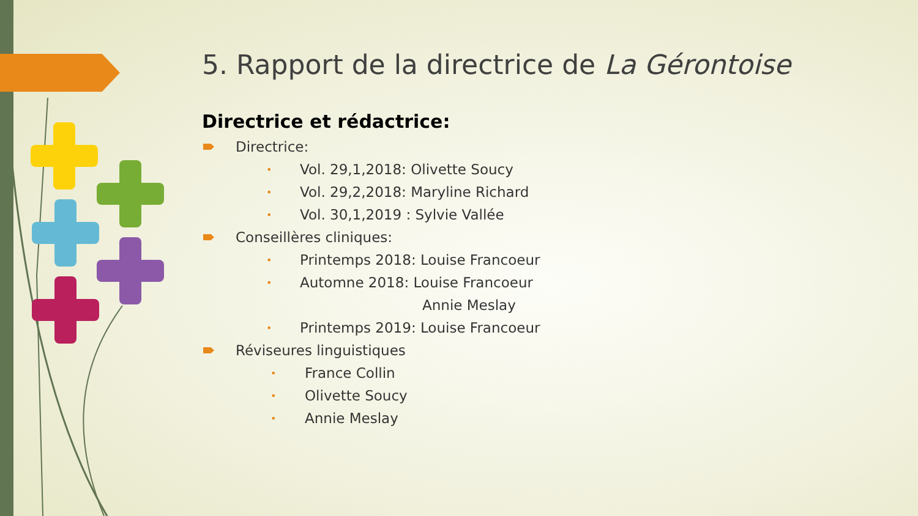5. Rapport de la directrice de La Gérontoise
Directrice et rédactrice:
Directrice:
• Vol. 29,1,2018: Olivette Soucy
• Vol. 29,2,2018: Maryline Richard
• Vol. 30,1,2019 : Sylvie Vallée
Conseillères cliniques:
• Printemps 2018: Louise Francoeur
• Automne 2018: Louise Francoeur
Annie Meslay
• Printemps 2019: Louise Francoeur
Réviseures linguistiques
• France Collin
• Olivette Soucy
• Annie Meslay